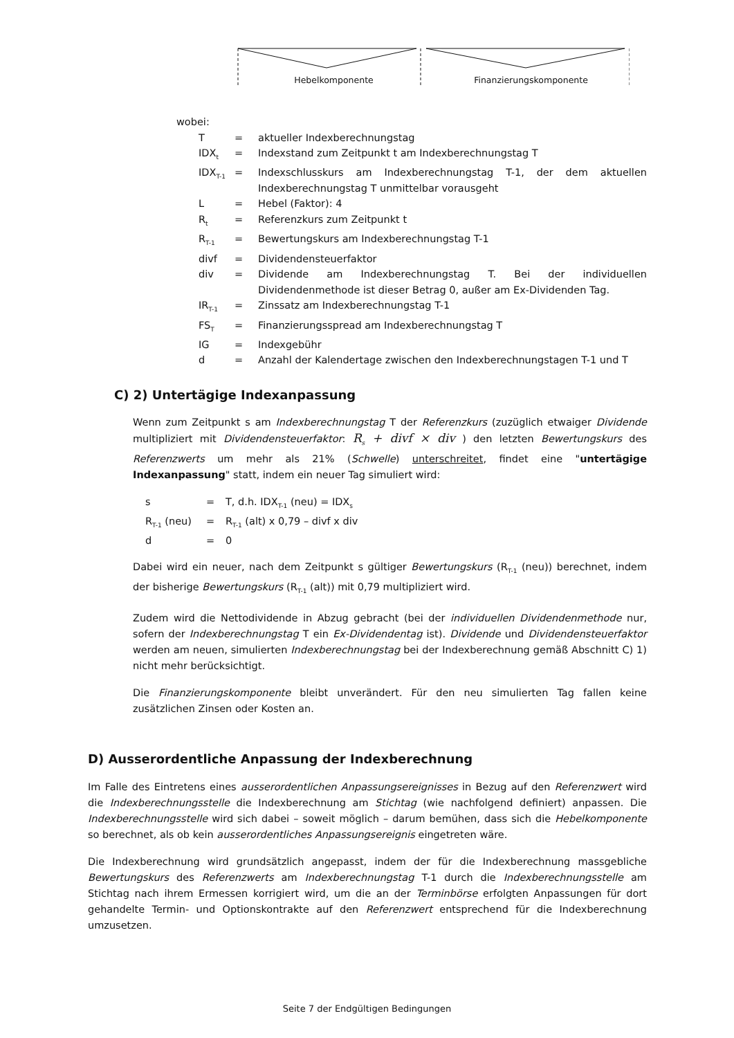Hebelkomponente Finanzierungskomponente
wobei:
| T | = | aktueller Indexberechnungstag |
| IDX<sub>t</sub> | = | Indexstand zum Zeitpunkt t am Indexberechnungstag T |
| IDX<sub>T-1</sub> | = | Indexschlusskurs am Indexberechnungstag T-1, der dem aktuellen Indexberechnungstag T unmittelbar vorausgeht |
| L | = | Hebel (Faktor): 4 |
| R<sub>t</sub> | = | Referenzkurs zum Zeitpunkt t |
| R<sub>T-1</sub> | = | Bewertungskurs am Indexberechnungstag T-1 |
| divf | = | Dividendensteuerfaktor |
| div | = | Dividende am Indexberechnungstag T. Bei der individuellen Dividendenmethode ist dieser Betrag 0, außer am Ex-Dividenden Tag. |
| IR<sub>T-1</sub> | = | Zinssatz am Indexberechnungstag T-1 |
| FS<sub>T</sub> | = | Finanzierungsspread am Indexberechnungstag T |
| IG | = | Indexgebühr |
| d | = | Anzahl der Kalendertage zwischen den Indexberechnungstagen T-1 und T |
C) 2) Untertägige Indexanpassung
Wenn zum Zeitpunkt s am Indexberechnungstag T der Referenzkurs (zuzüglich etwaiger Dividende multipliziert mit Dividendensteuerfaktor: R<sub>s</sub> + divf × div ) den letzten Bewertungskurs des Referenzwerts um mehr als 21% (Schwelle) unterschreitet, findet eine "untertägige Indexanpassung" statt, indem ein neuer Tag simuliert wird:
| s | = | T, d.h. IDX<sub>T-1</sub> (neu) = IDX<sub>s</sub> |
| R<sub>T-1</sub> (neu) | = | R<sub>T-1</sub> (alt) x 0,79 – divf x div |
| d | = | 0 |
Dabei wird ein neuer, nach dem Zeitpunkt s gültiger Bewertungskurs (R<sub>T-1</sub> (neu)) berechnet, indem der bisherige Bewertungskurs (R<sub>T-1</sub> (alt)) mit 0,79 multipliziert wird.
Zudem wird die Nettodividende in Abzug gebracht (bei der individuellen Dividendenmethode nur, sofern der Indexberechnungstag T ein Ex-Dividendentag ist). Dividende und Dividendensteuerfaktor werden am neuen, simulierten Indexberechnungstag bei der Indexberechnung gemäß Abschnitt C) 1) nicht mehr berücksichtigt.
Die Finanzierungskomponente bleibt unverändert. Für den neu simulierten Tag fallen keine zusätzlichen Zinsen oder Kosten an.
D) Ausserordentliche Anpassung der Indexberechnung
Im Falle des Eintretens eines ausserordentlichen Anpassungsereignisses in Bezug auf den Referenzwert wird die Indexberechnungsstelle die Indexberechnung am Stichtag (wie nachfolgend definiert) anpassen. Die Indexberechnungsstelle wird sich dabei – soweit möglich – darum bemühen, dass sich die Hebelkomponente so berechnet, als ob kein ausserordentliches Anpassungsereignis eingetreten wäre.
Die Indexberechnung wird grundsätzlich angepasst, indem der für die Indexberechnung massgebliche Bewertungskurs des Referenzwerts am Indexberechnungstag T-1 durch die Indexberechnungsstelle am Stichtag nach ihrem Ermessen korrigiert wird, um die an der Terminbörse erfolgten Anpassungen für dort gehandelte Termin- und Optionskontrakte auf den Referenzwert entsprechend für die Indexberechnung umzusetzen.
Seite 7 der Endgültigen Bedingungen